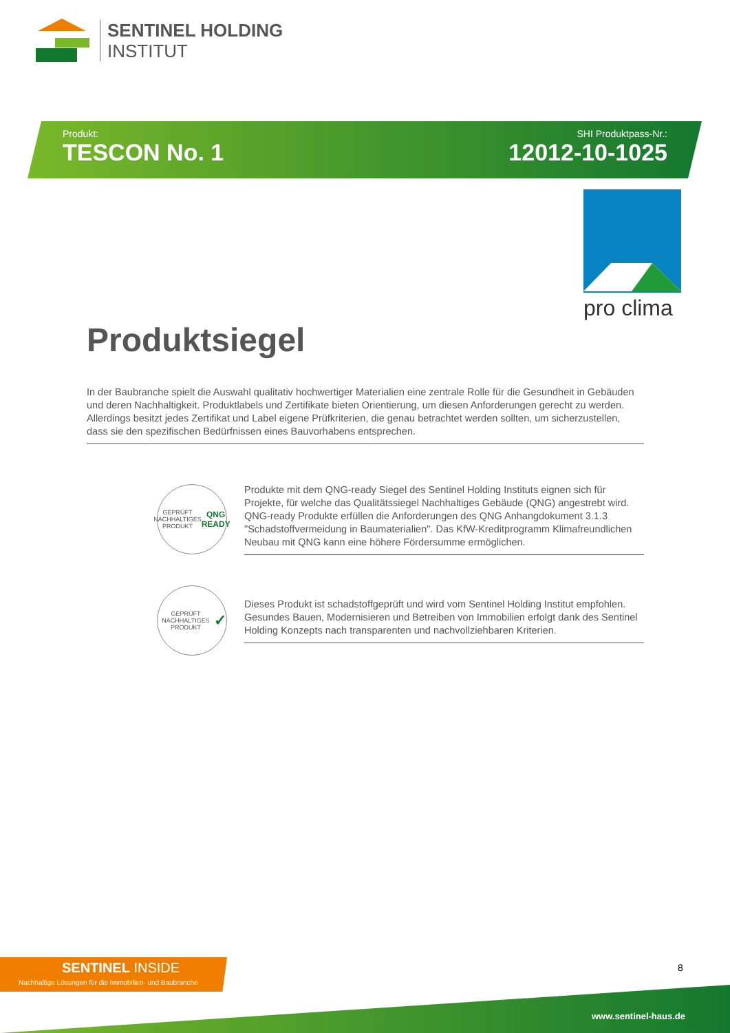SENTINEL HOLDING
INSTITUT
Produkt:
TESCON No. 1
SHI Produktpass-Nr.:
12012-10-1025
pro clima
Produktsiegel
In der Baubranche spielt die Auswahl qualitativ hochwertiger Materialien eine zentrale Rolle für die Gesundheit in Gebäuden und deren Nachhaltigkeit. Produktlabels und Zertifikate bieten Orientierung, um diesen Anforderungen gerecht zu werden. Allerdings besitzt jedes Zertifikat und Label eigene Prüfkriterien, die genau betrachtet werden sollten, um sicherzustellen, dass sie den spezifischen Bedürfnissen eines Bauvorhabens entsprechen.
GEPRÜFT NACHHALTIGES PRODUKT
QNG READY
Produkte mit dem QNG-ready Siegel des Sentinel Holding Instituts eignen sich für Projekte, für welche das Qualitätssiegel Nachhaltiges Gebäude (QNG) angestrebt wird. QNG-ready Produkte erfüllen die Anforderungen des QNG Anhangdokument 3.1.3 "Schadstoffvermeidung in Baumaterialien". Das KfW-Kreditprogramm Klimafreundlichen Neubau mit QNG kann eine höhere Fördersumme ermöglichen.
GEPRÜFT NACHHALTIGES PRODUKT
✓
Dieses Produkt ist schadstoffgeprüft und wird vom Sentinel Holding Institut empfohlen. Gesundes Bauen, Modernisieren und Betreiben von Immobilien erfolgt dank des Sentinel Holding Konzepts nach transparenten und nachvollziehbaren Kriterien.
SENTINEL INSIDE
Nachhaltige Lösungen für die Immobilien- und Baubranche
8
www.sentinel-haus.de